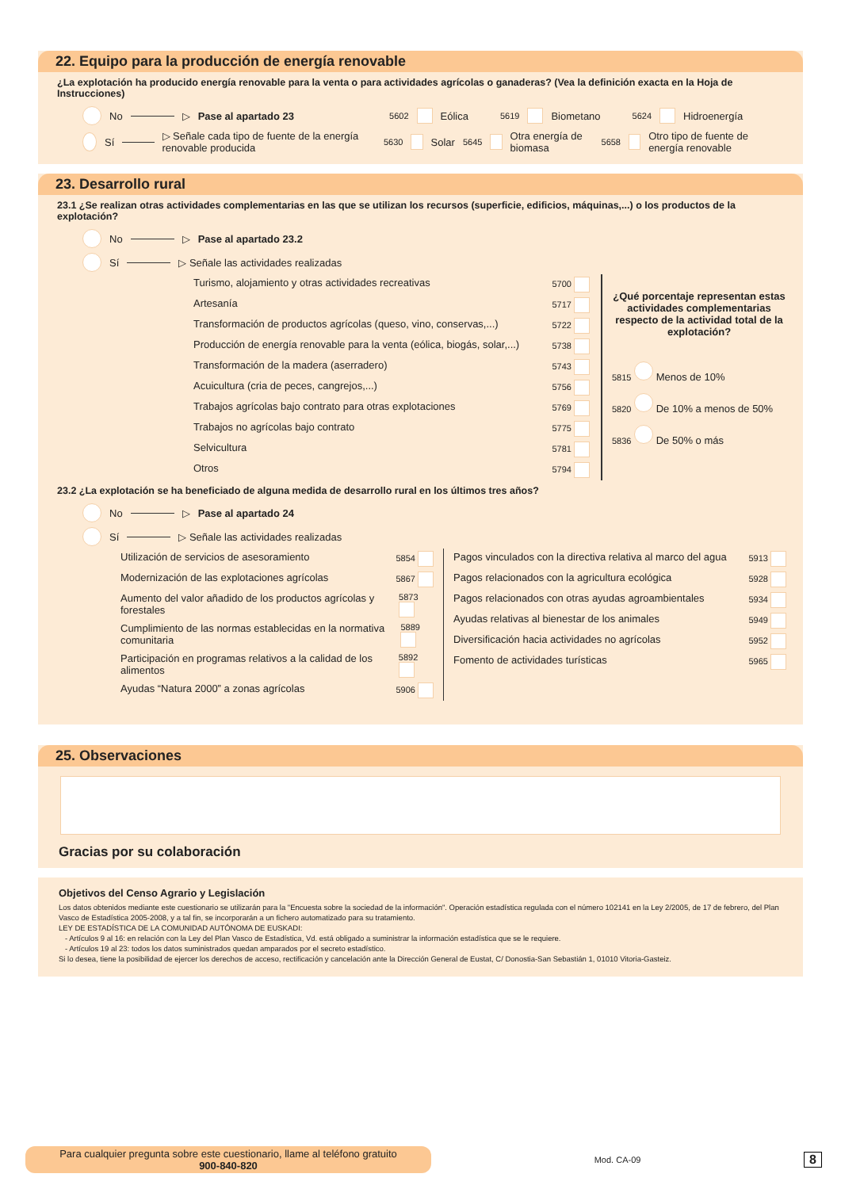22. Equipo para la producción de energía renovable
¿La explotación ha producido energía renovable para la venta o para actividades agrícolas o ganaderas? (Vea la definición exacta en la Hoja de Instrucciones)
No ▷ Pase al apartado 23 5602 Eólica 5619 Biometano 5624 Hidroenergía
Sí ▷ Señale cada tipo de fuente de la energía renovable producida 5630 Solar 5645 Otra energía de biomasa 5658 Otro tipo de fuente de energía renovable
23. Desarrollo rural
23.1 ¿Se realizan otras actividades complementarias en las que se utilizan los recursos (superficie, edificios, máquinas,...) o los productos de la explotación?
No ▷ Pase al apartado 23.2
Sí ▷ Señale las actividades realizadas
Turismo, alojamiento y otras actividades recreativas 5700
Artesanía 5717
Transformación de productos agrícolas (queso, vino, conservas,...) 5722
Producción de energía renovable para la venta (eólica, biogás, solar,...) 5738
Transformación de la madera (aserradero) 5743
Acuicultura (cria de peces, cangrejos,...) 5756
Trabajos agrícolas bajo contrato para otras explotaciones 5769
Trabajos no agrícolas bajo contrato 5775
Selvicultura 5781
Otros 5794
¿Qué porcentaje representan estas actividades complementarias respecto de la actividad total de la explotación?
5815 Menos de 10%
5820 De 10% a menos de 50%
5836 De 50% o más
23.2 ¿La explotación se ha beneficiado de alguna medida de desarrollo rural en los últimos tres años?
No ▷ Pase al apartado 24
Sí ▷ Señale las actividades realizadas
Utilización de servicios de asesoramiento 5854
Modernización de las explotaciones agrícolas 5867
Aumento del valor añadido de los productos agrícolas y forestales 5873
Cumplimiento de las normas establecidas en la normativa comunitaria 5889
Participación en programas relativos a la calidad de los alimentos 5892
Ayudas “Natura 2000” a zonas agrícolas 5906
Pagos vinculados con la directiva relativa al marco del agua 5913
Pagos relacionados con la agricultura ecológica 5928
Pagos relacionados con otras ayudas agroambientales 5934
Ayudas relativas al bienestar de los animales 5949
Diversificación hacia actividades no agrícolas 5952
Fomento de actividades turísticas 5965
25. Observaciones
Gracias por su colaboración
Objetivos del Censo Agrario y Legislación
Los datos obtenidos mediante este cuestionario se utilizarán para la "Encuesta sobre la sociedad de la información". Operación estadística regulada con el número 102141 en la Ley 2/2005, de 17 de febrero, del Plan Vasco de Estadística 2005-2008, y a tal fin, se incorporarán a un fichero automatizado para su tratamiento.
LEY DE ESTADÍSTICA DE LA COMUNIDAD AUTÓNOMA DE EUSKADI:
- Artículos 9 al 16: en relación con la Ley del Plan Vasco de Estadística, Vd. está obligado a suministrar la información estadística que se le requiere.
- Artículos 19 al 23: todos los datos suministrados quedan amparados por el secreto estadístico.
Si lo desea, tiene la posibilidad de ejercer los derechos de acceso, rectificación y cancelación ante la Dirección General de Eustat, C/ Donostia-San Sebastián 1, 01010 Vitoria-Gasteiz.
Para cualquier pregunta sobre este cuestionario, llame al teléfono gratuito
900-840-820
Mod. CA-09
8